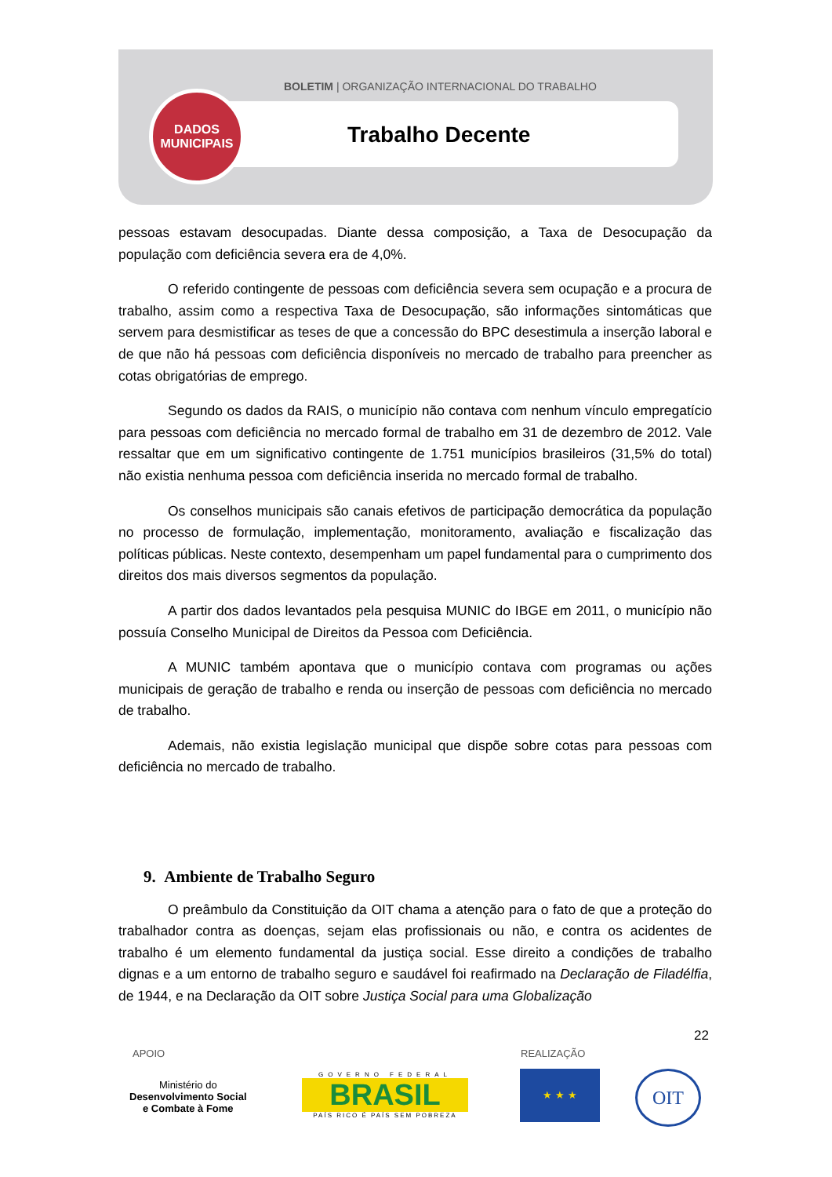BOLETIM | ORGANIZAÇÃO INTERNACIONAL DO TRABALHO
Trabalho Decente
DADOS
MUNICIPAIS
pessoas estavam desocupadas. Diante dessa composição, a Taxa de Desocupação da população com deficiência severa era de 4,0%.
O referido contingente de pessoas com deficiência severa sem ocupação e a procura de trabalho, assim como a respectiva Taxa de Desocupação, são informações sintomáticas que servem para desmistificar as teses de que a concessão do BPC desestimula a inserção laboral e de que não há pessoas com deficiência disponíveis no mercado de trabalho para preencher as cotas obrigatórias de emprego.
Segundo os dados da RAIS, o município não contava com nenhum vínculo empregatício para pessoas com deficiência no mercado formal de trabalho em 31 de dezembro de 2012. Vale ressaltar que em um significativo contingente de 1.751 municípios brasileiros (31,5% do total) não existia nenhuma pessoa com deficiência inserida no mercado formal de trabalho.
Os conselhos municipais são canais efetivos de participação democrática da população no processo de formulação, implementação, monitoramento, avaliação e fiscalização das políticas públicas. Neste contexto, desempenham um papel fundamental para o cumprimento dos direitos dos mais diversos segmentos da população.
A partir dos dados levantados pela pesquisa MUNIC do IBGE em 2011, o município não possuía Conselho Municipal de Direitos da Pessoa com Deficiência.
A MUNIC também apontava que o município contava com programas ou ações municipais de geração de trabalho e renda ou inserção de pessoas com deficiência no mercado de trabalho.
Ademais, não existia legislação municipal que dispõe sobre cotas para pessoas com deficiência no mercado de trabalho.
9. Ambiente de Trabalho Seguro
O preâmbulo da Constituição da OIT chama a atenção para o fato de que a proteção do trabalhador contra as doenças, sejam elas profissionais ou não, e contra os acidentes de trabalho é um elemento fundamental da justiça social. Esse direito a condições de trabalho dignas e a um entorno de trabalho seguro e saudável foi reafirmado na Declaração de Filadélfia, de 1944, e na Declaração da OIT sobre Justiça Social para uma Globalização
22
APOIO REALIZAÇÃO
Ministério do
Desenvolvimento Social
e Combate à Fome
GOVERNO FEDERAL
BRASIL
PAÍS RICO É PAÍS SEM POBREZA
★ ★ ★ OIT